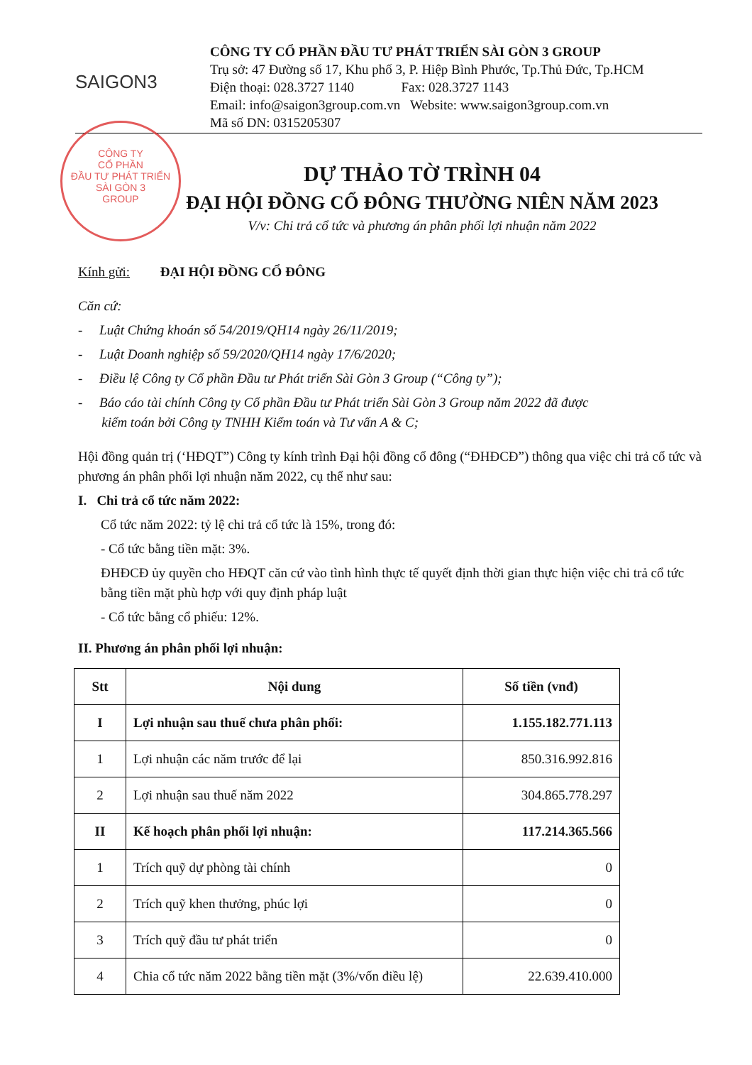SAIGON3
CÔNG TY CỔ PHẦN ĐẦU TƯ PHÁT TRIỂN SÀI GÒN 3 GROUP
Trụ sở: 47 Đường số 17, Khu phố 3, P. Hiệp Bình Phước, Tp.Thủ Đức, Tp.HCM
Điện thoại: 028.3727 1140 Fax: 028.3727 1143
Email: info@saigon3group.com.vn Website: www.saigon3group.com.vn
Mã số DN: 0315205307
CÔNG TY
CỔ PHẦN
ĐẦU TƯ PHÁT TRIỂN
SÀI GÒN 3
GROUP
DỰ THẢO TỜ TRÌNH 04
ĐẠI HỘI ĐỒNG CỔ ĐÔNG THƯỜNG NIÊN NĂM 2023
V/v: Chi trả cổ tức và phương án phân phối lợi nhuận năm 2022
Kính gửi: ĐẠI HỘI ĐỒNG CỔ ĐÔNG
Căn cứ:
- Luật Chứng khoán số 54/2019/QH14 ngày 26/11/2019;
- Luật Doanh nghiệp số 59/2020/QH14 ngày 17/6/2020;
- Điều lệ Công ty Cổ phần Đầu tư Phát triển Sài Gòn 3 Group (“Công ty”);
- Báo cáo tài chính Công ty Cổ phần Đầu tư Phát triển Sài Gòn 3 Group năm 2022 đã được
kiểm toán bởi Công ty TNHH Kiểm toán và Tư vấn A & C;
Hội đồng quản trị (‘HĐQT”) Công ty kính trình Đại hội đồng cổ đông (“ĐHĐCĐ”) thông qua việc chi trả cổ tức và phương án phân phối lợi nhuận năm 2022, cụ thể như sau:
I. Chi trả cổ tức năm 2022:
Cổ tức năm 2022: tỷ lệ chi trả cổ tức là 15%, trong đó:
- Cổ tức bằng tiền mặt: 3%.
ĐHĐCĐ ủy quyền cho HĐQT căn cứ vào tình hình thực tế quyết định thời gian thực hiện việc chi trả cổ tức bằng tiền mặt phù hợp với quy định pháp luật
- Cổ tức bằng cổ phiếu: 12%.
II. Phương án phân phối lợi nhuận:
| Stt | Nội dung | Số tiền (vnđ) |
| --- | --- | --- |
| I | Lợi nhuận sau thuế chưa phân phối: | 1.155.182.771.113 |
| 1 | Lợi nhuận các năm trước để lại | 850.316.992.816 |
| 2 | Lợi nhuận sau thuế năm 2022 | 304.865.778.297 |
| II | Kế hoạch phân phối lợi nhuận: | 117.214.365.566 |
| 1 | Trích quỹ dự phòng tài chính | 0 |
| 2 | Trích quỹ khen thưởng, phúc lợi | 0 |
| 3 | Trích quỹ đầu tư phát triển | 0 |
| 4 | Chia cổ tức năm 2022 bằng tiền mặt (3%/vốn điều lệ) | 22.639.410.000 |